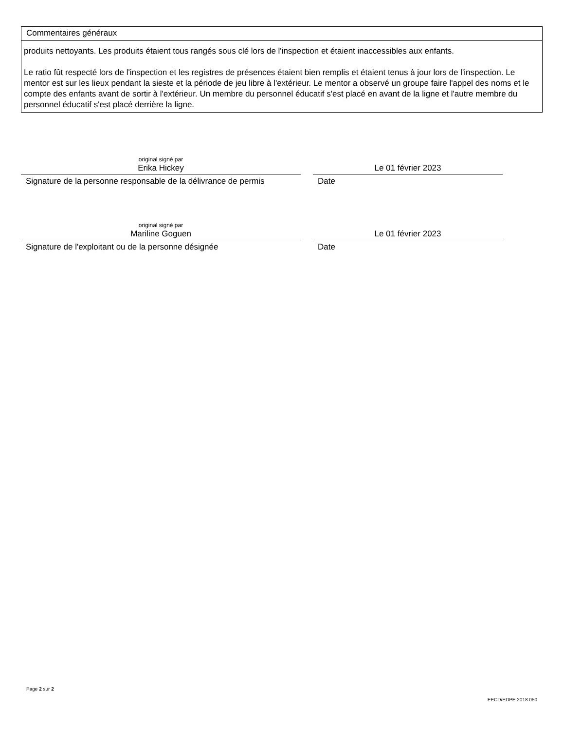Commentaires généraux
produits nettoyants. Les produits étaient tous rangés sous clé lors de l'inspection et étaient inaccessibles aux enfants.
Le ratio fût respecté lors de l'inspection et les registres de présences étaient bien remplis et étaient tenus à jour lors de l'inspection. Le mentor est sur les lieux pendant la sieste et la période de jeu libre à l'extérieur. Le mentor a observé un groupe faire l'appel des noms et le compte des enfants avant de sortir à l'extérieur. Un membre du personnel éducatif s'est placé en avant de la ligne et l'autre membre du personnel éducatif s'est placé derrière la ligne.
original signé par
Erika Hickey
Signature de la personne responsable de la délivrance de permis
Le 01 février 2023
Date
original signé par
Mariline Goguen
Signature de l'exploitant ou de la personne désignée
Le 01 février 2023
Date
Page 2 sur 2
EECD/EDPE 2018 050